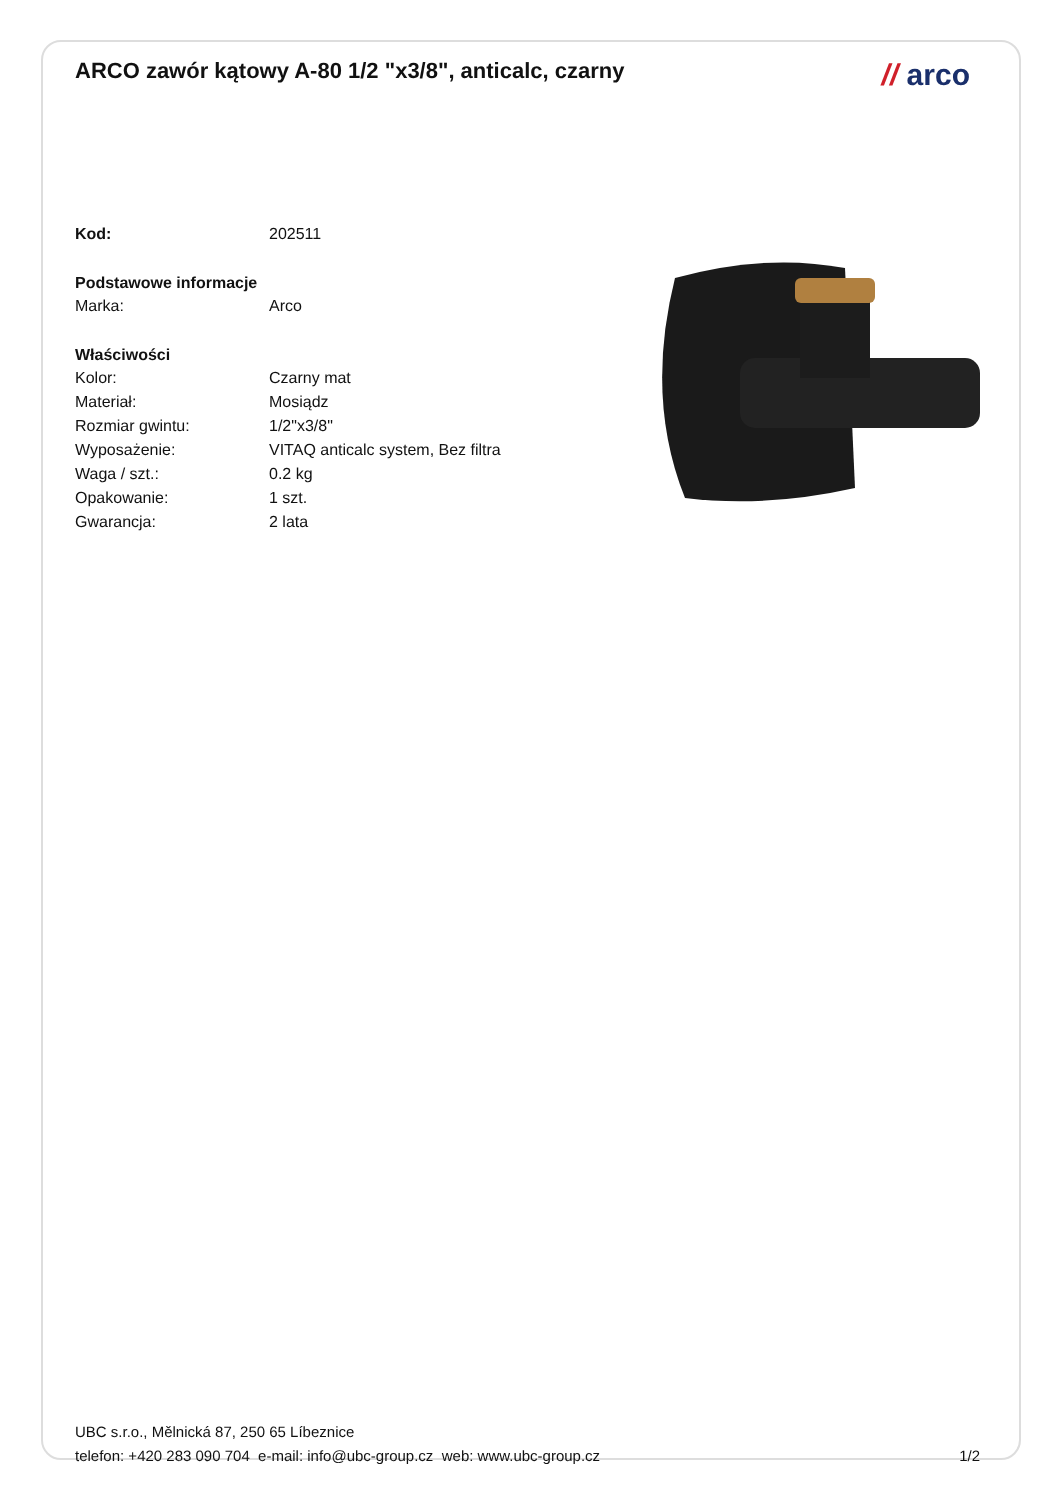ARCO zawór kątowy A-80 1/2 "x3/8", anticalc, czarny
// arco
| Kod: | 202511 |
Podstawowe informacje
| Marka: | Arco |
Właściwości
| Kolor: | Czarny mat |
| Materiał: | Mosiądz |
| Rozmiar gwintu: | 1/2"x3/8" |
| Wyposażenie: | VITAQ anticalc system, Bez filtra |
| Waga / szt.: | 0.2 kg |
| Opakowanie: | 1 szt. |
| Gwarancja: | 2 lata |
UBC s.r.o., Mělnická 87, 250 65 Líbeznice
telefon: +420 283 090 704 e-mail: info@ubc-group.cz web: www.ubc-group.cz 1/2